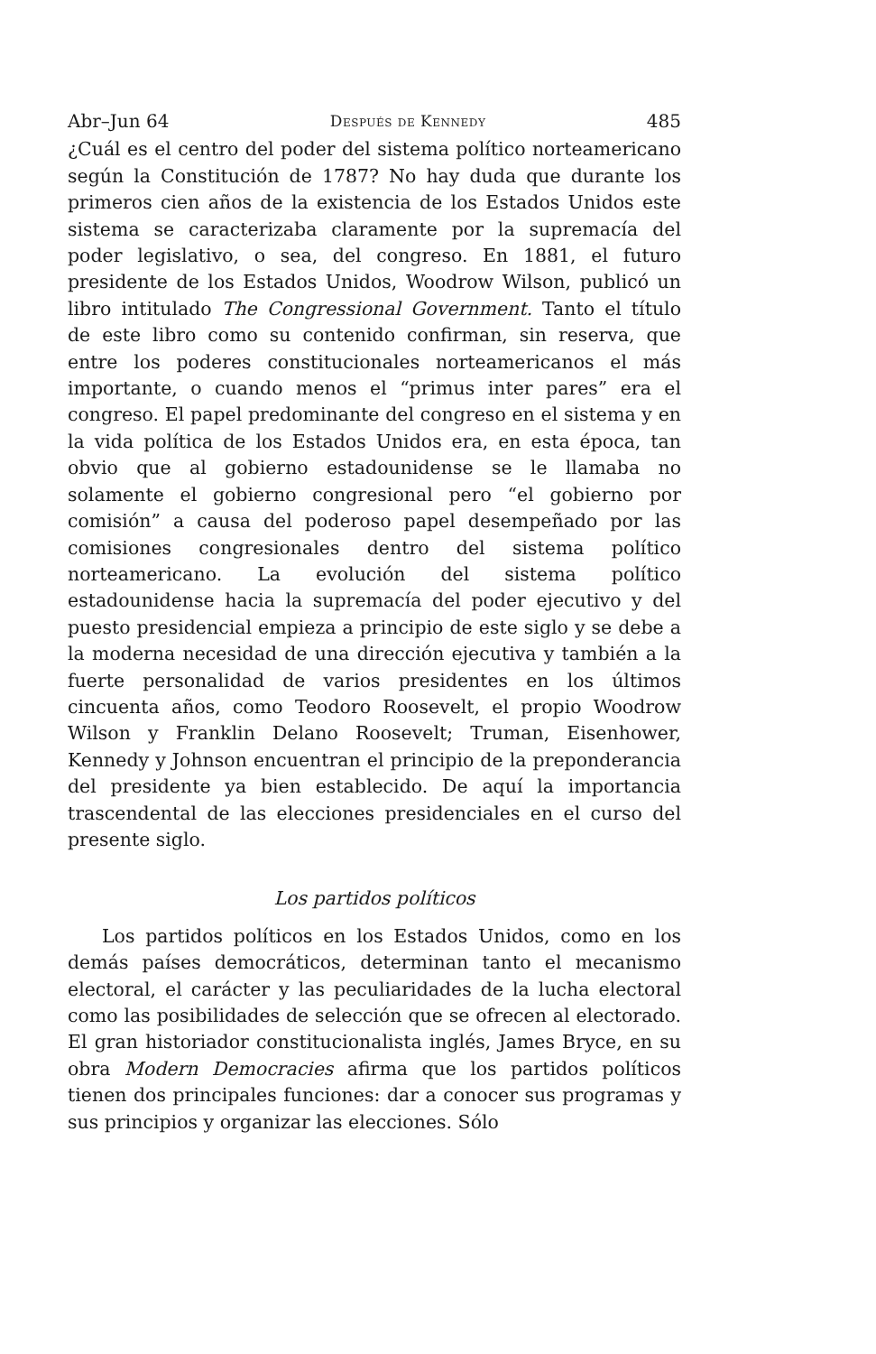Abr–Jun 64 Después de Kennedy 485
¿Cuál es el centro del poder del sistema político norteamericano según la Constitución de 1787? No hay duda que durante los primeros cien años de la existencia de los Estados Unidos este sistema se caracterizaba claramente por la supremacía del poder legislativo, o sea, del congreso. En 1881, el futuro presidente de los Estados Unidos, Woodrow Wilson, publicó un libro intitulado The Congressional Government. Tanto el título de este libro como su contenido confirman, sin reserva, que entre los poderes constitucionales norteamericanos el más importante, o cuando menos el “primus inter pares” era el congreso. El papel predominante del congreso en el sistema y en la vida política de los Estados Unidos era, en esta época, tan obvio que al gobierno estadounidense se le llamaba no solamente el gobierno congresional pero “el gobierno por comisión” a causa del poderoso papel desempeñado por las comisiones congresionales dentro del sistema político norteamericano. La evolución del sistema político estadounidense hacia la supremacía del poder ejecutivo y del puesto presidencial empieza a principio de este siglo y se debe a la moderna necesidad de una dirección ejecutiva y también a la fuerte personalidad de varios presidentes en los últimos cincuenta años, como Teodoro Roosevelt, el propio Woodrow Wilson y Franklin Delano Roosevelt; Truman, Eisenhower, Kennedy y Johnson encuentran el principio de la preponderancia del presidente ya bien establecido. De aquí la importancia trascendental de las elecciones presidenciales en el curso del presente siglo.
Los partidos políticos
Los partidos políticos en los Estados Unidos, como en los demás países democráticos, determinan tanto el mecanismo electoral, el carácter y las peculiaridades de la lucha electoral como las posibilidades de selección que se ofrecen al electorado. El gran historiador constitucionalista inglés, James Bryce, en su obra Modern Democracies afirma que los partidos políticos tienen dos principales funciones: dar a conocer sus programas y sus principios y organizar las elecciones. Sólo